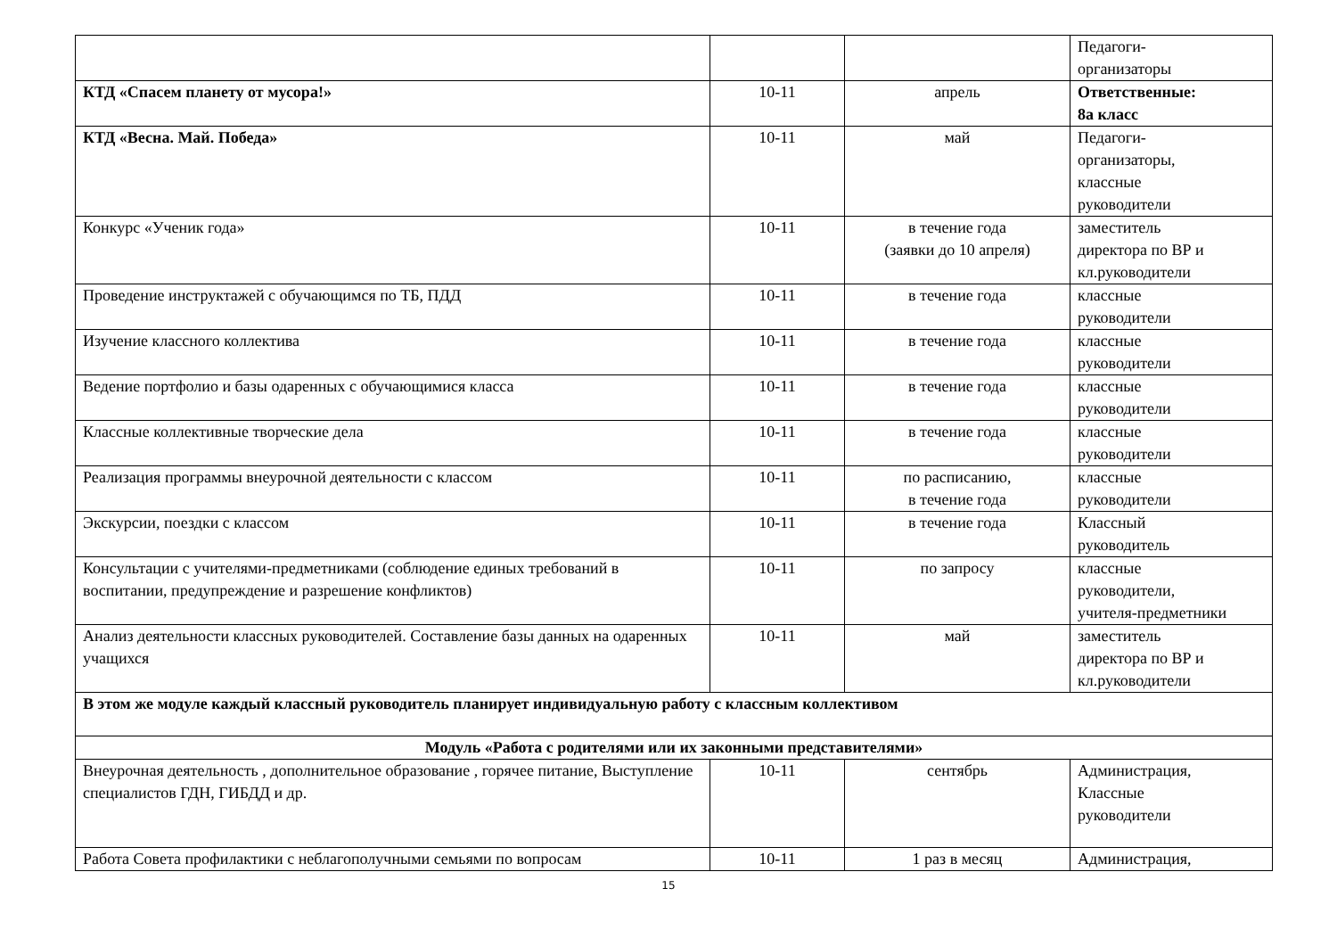| | | | Педагоги- организаторы |
| КТД «Спасем планету от мусора!» | 10-11 | апрель | Ответственные: 8а класс |
| КТД «Весна. Май. Победа» | 10-11 | май | Педагоги- организаторы, классные руководители |
| Конкурс «Ученик года» | 10-11 | в течение года (заявки до 10 апреля) | заместитель директора по ВР и кл.руководители |
| Проведение инструктажей с обучающимся по ТБ, ПДД | 10-11 | в течение года | классные руководители |
| Изучение классного коллектива | 10-11 | в течение года | классные руководители |
| Ведение портфолио и базы одаренных с обучающимися класса | 10-11 | в течение года | классные руководители |
| Классные коллективные творческие дела | 10-11 | в течение года | классные руководители |
| Реализация программы внеурочной деятельности с классом | 10-11 | по расписанию, в течение года | классные руководители |
| Экскурсии, поездки с классом | 10-11 | в течение года | Классный руководитель |
| Консультации с учителями-предметниками (соблюдение единых требований в воспитании, предупреждение и разрешение конфликтов) | 10-11 | по запросу | классные руководители, учителя-предметники |
| Анализ деятельности классных руководителей. Составление базы данных на одаренных учащихся | 10-11 | май | заместитель директора по ВР и кл.руководители |
| В этом же модуле каждый классный руководитель планирует индивидуальную работу с классным коллективом | | | |
| Модуль «Работа с родителями или их законными представителями» | | | |
| Внеурочная деятельность , дополнительное образование , горячее питание, Выступление специалистов ГДН, ГИБДД и др. | 10-11 | сентябрь | Администрация, Классные руководители |
| Работа Совета профилактики с неблагополучными семьями по вопросам | 10-11 | 1 раз в месяц | Администрация, |
15